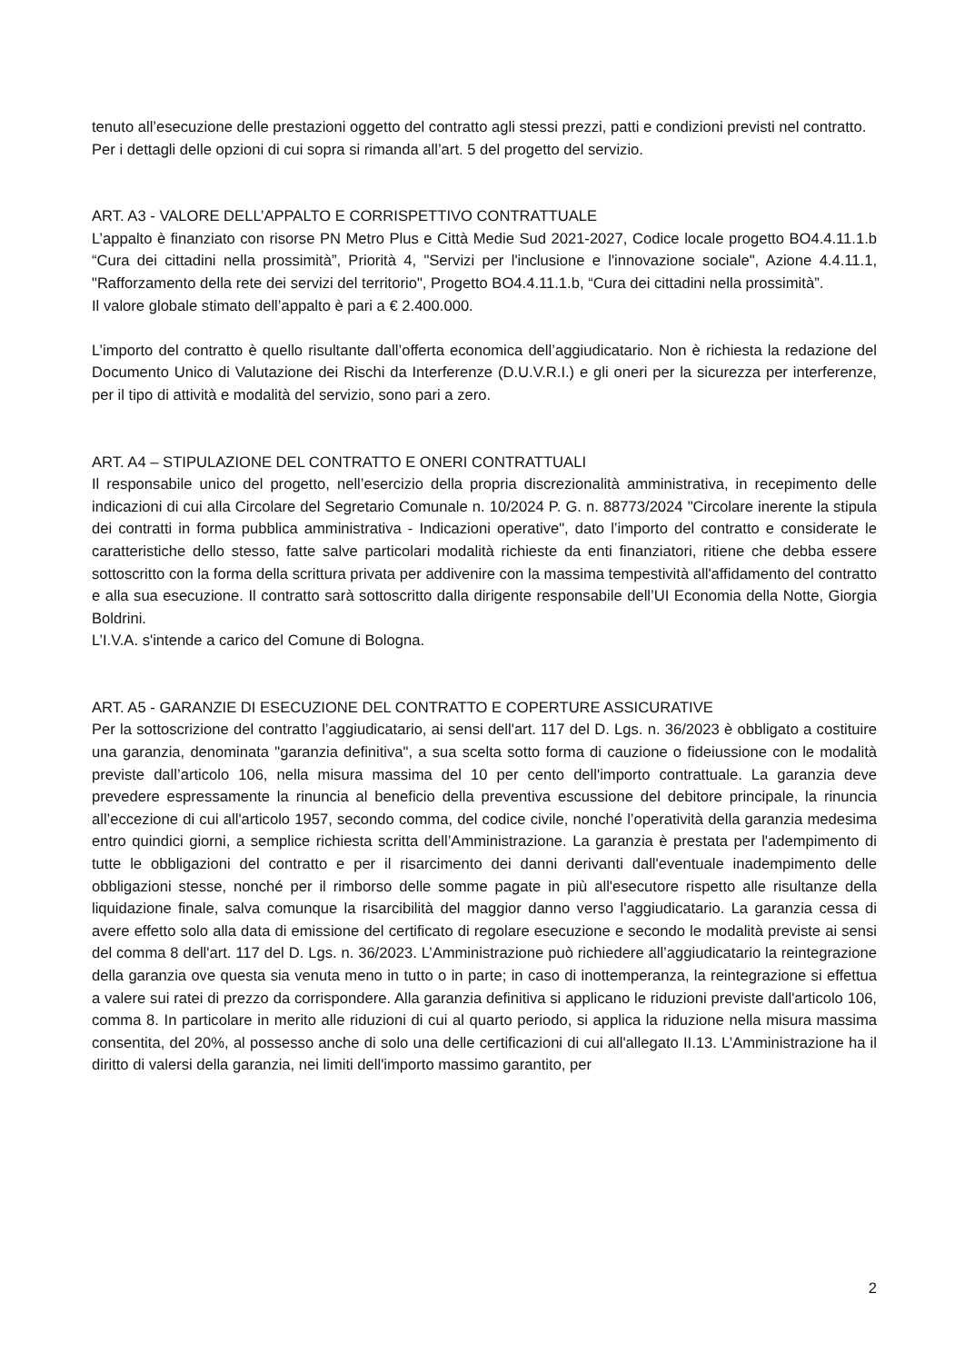tenuto all’esecuzione delle prestazioni oggetto del contratto agli stessi prezzi, patti e condizioni previsti nel contratto.
Per i dettagli delle opzioni di cui sopra si rimanda all’art. 5 del progetto del servizio.
ART. A3 - VALORE DELL’APPALTO E CORRISPETTIVO CONTRATTUALE
L’appalto è finanziato con risorse PN Metro Plus e Città Medie Sud 2021-2027, Codice locale progetto BO4.4.11.1.b “Cura dei cittadini nella prossimità”, Priorità 4, "Servizi per l'inclusione e l'innovazione sociale", Azione 4.4.11.1, "Rafforzamento della rete dei servizi del territorio", Progetto BO4.4.11.1.b, “Cura dei cittadini nella prossimità”.
Il valore globale stimato dell’appalto è pari a € 2.400.000.
L’importo del contratto è quello risultante dall’offerta economica dell’aggiudicatario. Non è richiesta la redazione del Documento Unico di Valutazione dei Rischi da Interferenze (D.U.V.R.I.) e gli oneri per la sicurezza per interferenze, per il tipo di attività e modalità del servizio, sono pari a zero.
ART. A4 – STIPULAZIONE DEL CONTRATTO E ONERI CONTRATTUALI
Il responsabile unico del progetto, nell’esercizio della propria discrezionalità amministrativa, in recepimento delle indicazioni di cui alla Circolare del Segretario Comunale n. 10/2024 P. G. n. 88773/2024 "Circolare inerente la stipula dei contratti in forma pubblica amministrativa - Indicazioni operative", dato l’importo del contratto e considerate le caratteristiche dello stesso, fatte salve particolari modalità richieste da enti finanziatori, ritiene che debba essere sottoscritto con la forma della scrittura privata per addivenire con la massima tempestività all'affidamento del contratto e alla sua esecuzione. Il contratto sarà sottoscritto dalla dirigente responsabile dell’UI Economia della Notte, Giorgia Boldrini.
L’I.V.A. s'intende a carico del Comune di Bologna.
ART. A5 - GARANZIE DI ESECUZIONE DEL CONTRATTO E COPERTURE ASSICURATIVE
Per la sottoscrizione del contratto l’aggiudicatario, ai sensi dell'art. 117 del D. Lgs. n. 36/2023 è obbligato a costituire una garanzia, denominata "garanzia definitiva", a sua scelta sotto forma di cauzione o fideiussione con le modalità previste dall’articolo 106, nella misura massima del 10 per cento dell'importo contrattuale. La garanzia deve prevedere espressamente la rinuncia al beneficio della preventiva escussione del debitore principale, la rinuncia all’eccezione di cui all'articolo 1957, secondo comma, del codice civile, nonché l’operatività della garanzia medesima entro quindici giorni, a semplice richiesta scritta dell’Amministrazione. La garanzia è prestata per l'adempimento di tutte le obbligazioni del contratto e per il risarcimento dei danni derivanti dall'eventuale inadempimento delle obbligazioni stesse, nonché per il rimborso delle somme pagate in più all'esecutore rispetto alle risultanze della liquidazione finale, salva comunque la risarcibilità del maggior danno verso l'aggiudicatario. La garanzia cessa di avere effetto solo alla data di emissione del certificato di regolare esecuzione e secondo le modalità previste ai sensi del comma 8 dell'art. 117 del D. Lgs. n. 36/2023. L’Amministrazione può richiedere all’aggiudicatario la reintegrazione della garanzia ove questa sia venuta meno in tutto o in parte; in caso di inottemperanza, la reintegrazione si effettua a valere sui ratei di prezzo da corrispondere. Alla garanzia definitiva si applicano le riduzioni previste dall'articolo 106, comma 8. In particolare in merito alle riduzioni di cui al quarto periodo, si applica la riduzione nella misura massima consentita, del 20%, al possesso anche di solo una delle certificazioni di cui all'allegato II.13. L’Amministrazione ha il diritto di valersi della garanzia, nei limiti dell'importo massimo garantito, per
2